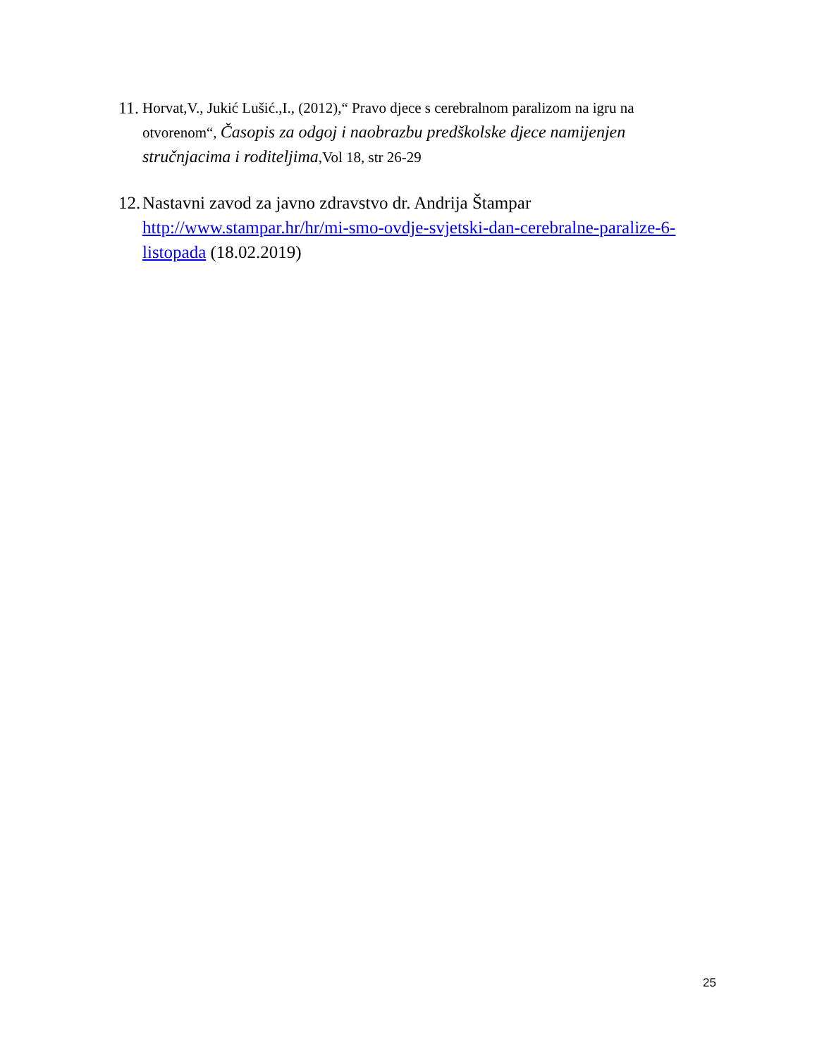11. Horvat,V., Jukić Lušić.,I., (2012),“ Pravo djece s cerebralnom paralizom na igru na otvorenom“, Časopis za odgoj i naobrazbu predškolske djece namijenjen stručnjacima i roditeljima,Vol 18, str 26-29
12. Nastavni zavod za javno zdravstvo dr. Andrija Štampar http://www.stampar.hr/hr/mi-smo-ovdje-svjetski-dan-cerebralne-paralize-6-listopada (18.02.2019)
25